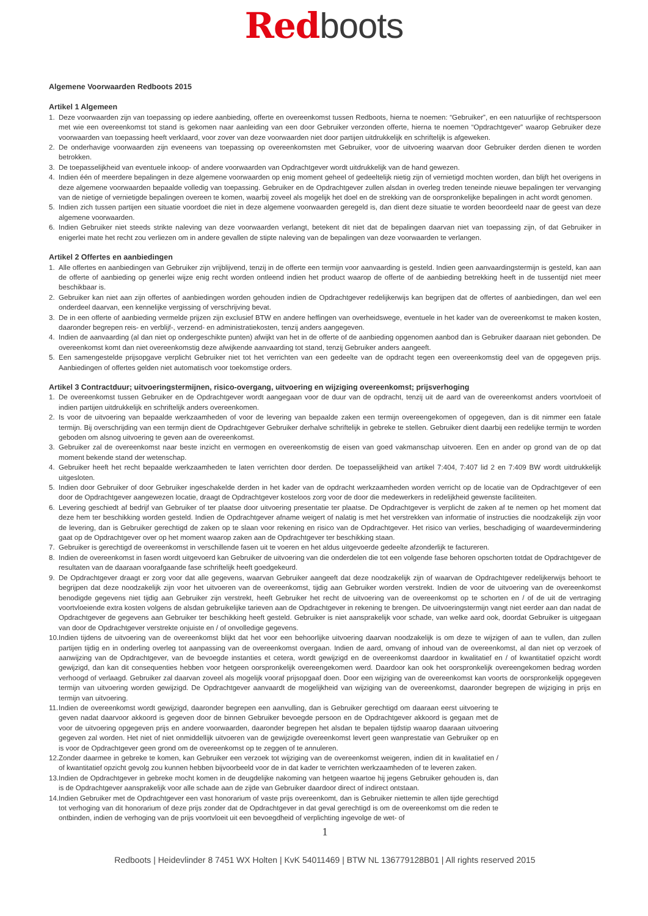Red boots
Algemene Voorwaarden Redboots 2015
Artikel 1 Algemeen
1. Deze voorwaarden zijn van toepassing op iedere aanbieding, offerte en overeenkomst tussen Redboots, hierna te noemen: “Gebruiker”, en een natuurlijke of rechtspersoon met wie een overeenkomst tot stand is gekomen naar aanleiding van een door Gebruiker verzonden offerte, hierna te noemen “Opdrachtgever” waarop Gebruiker deze voorwaarden van toepassing heeft verklaard, voor zover van deze voorwaarden niet door partijen uitdrukkelijk en schriftelijk is afgeweken.
2. De onderhavige voorwaarden zijn eveneens van toepassing op overeenkomsten met Gebruiker, voor de uitvoering waarvan door Gebruiker derden dienen te worden betrokken.
3. De toepasselijkheid van eventuele inkoop- of andere voorwaarden van Opdrachtgever wordt uitdrukkelijk van de hand gewezen.
4. Indien één of meerdere bepalingen in deze algemene voorwaarden op enig moment geheel of gedeeltelijk nietig zijn of vernietigd mochten worden, dan blijft het overigens in deze algemene voorwaarden bepaalde volledig van toepassing. Gebruiker en de Opdrachtgever zullen alsdan in overleg treden teneinde nieuwe bepalingen ter vervanging van de nietige of vernietigde bepalingen overeen te komen, waarbij zoveel als mogelijk het doel en de strekking van de oorspronkelijke bepalingen in acht wordt genomen.
5. Indien zich tussen partijen een situatie voordoet die niet in deze algemene voorwaarden geregeld is, dan dient deze situatie te worden beoordeeld naar de geest van deze algemene voorwaarden.
6. Indien Gebruiker niet steeds strikte naleving van deze voorwaarden verlangt, betekent dit niet dat de bepalingen daarvan niet van toepassing zijn, of dat Gebruiker in enigerlei mate het recht zou verliezen om in andere gevallen de stipte naleving van de bepalingen van deze voorwaarden te verlangen.
Artikel 2 Offertes en aanbiedingen
1. Alle offertes en aanbiedingen van Gebruiker zijn vrijblijvend, tenzij in de offerte een termijn voor aanvaarding is gesteld. Indien geen aanvaardingstermijn is gesteld, kan aan de offerte of aanbieding op generlei wijze enig recht worden ontleend indien het product waarop de offerte of de aanbieding betrekking heeft in de tussentijd niet meer beschikbaar is.
2. Gebruiker kan niet aan zijn offertes of aanbiedingen worden gehouden indien de Opdrachtgever redelijkerwijs kan begrijpen dat de offertes of aanbiedingen, dan wel een onderdeel daarvan, een kennelijke vergissing of verschrijving bevat.
3. De in een offerte of aanbieding vermelde prijzen zijn exclusief BTW en andere heffingen van overheidswege, eventuele in het kader van de overeenkomst te maken kosten, daaronder begrepen reis- en verblijf-, verzend- en administratiekosten, tenzij anders aangegeven.
4. Indien de aanvaarding (al dan niet op ondergeschikte punten) afwijkt van het in de offerte of de aanbieding opgenomen aanbod dan is Gebruiker daaraan niet gebonden. De overeenkomst komt dan niet overeenkomstig deze afwijkende aanvaarding tot stand, tenzij Gebruiker anders aangeeft.
5. Een samengestelde prijsopgave verplicht Gebruiker niet tot het verrichten van een gedeelte van de opdracht tegen een overeenkomstig deel van de opgegeven prijs. Aanbiedingen of offertes gelden niet automatisch voor toekomstige orders.
Artikel 3 Contractduur; uitvoeringstermijnen, risico-overgang, uitvoering en wijziging overeenkomst; prijsverhoging
1. De overeenkomst tussen Gebruiker en de Opdrachtgever wordt aangegaan voor de duur van de opdracht, tenzij uit de aard van de overeenkomst anders voortvloeit of indien partijen uitdrukkelijk en schriftelijk anders overeenkomen.
2. Is voor de uitvoering van bepaalde werkzaamheden of voor de levering van bepaalde zaken een termijn overeengekomen of opgegeven, dan is dit nimmer een fatale termijn. Bij overschrijding van een termijn dient de Opdrachtgever Gebruiker derhalve schriftelijk in gebreke te stellen. Gebruiker dient daarbij een redelijke termijn te worden geboden om alsnog uitvoering te geven aan de overeenkomst.
3. Gebruiker zal de overeenkomst naar beste inzicht en vermogen en overeenkomstig de eisen van goed vakmanschap uitvoeren. Een en ander op grond van de op dat moment bekende stand der wetenschap.
4. Gebruiker heeft het recht bepaalde werkzaamheden te laten verrichten door derden. De toepasselijkheid van artikel 7:404, 7:407 lid 2 en 7:409 BW wordt uitdrukkelijk uitgesloten.
5. Indien door Gebruiker of door Gebruiker ingeschakelde derden in het kader van de opdracht werkzaamheden worden verricht op de locatie van de Opdrachtgever of een door de Opdrachtgever aangewezen locatie, draagt de Opdrachtgever kosteloos zorg voor de door die medewerkers in redelijkheid gewenste faciliteiten.
6. Levering geschiedt af bedrijf van Gebruiker of ter plaatse door uitvoering presentatie ter plaatse. De Opdrachtgever is verplicht de zaken af te nemen op het moment dat deze hem ter beschikking worden gesteld. Indien de Opdrachtgever afname weigert of nalatig is met het verstrekken van informatie of instructies die noodzakelijk zijn voor de levering, dan is Gebruiker gerechtigd de zaken op te slaan voor rekening en risico van de Opdrachtgever. Het risico van verlies, beschadiging of waardevermindering gaat op de Opdrachtgever over op het moment waarop zaken aan de Opdrachtgever ter beschikking staan.
7. Gebruiker is gerechtigd de overeenkomst in verschillende fasen uit te voeren en het aldus uitgevoerde gedeelte afzonderlijk te factureren.
8. Indien de overeenkomst in fasen wordt uitgevoerd kan Gebruiker de uitvoering van die onderdelen die tot een volgende fase behoren opschorten totdat de Opdrachtgever de resultaten van de daaraan voorafgaande fase schriftelijk heeft goedgekeurd.
9. De Opdrachtgever draagt er zorg voor dat alle gegevens, waarvan Gebruiker aangeeft dat deze noodzakelijk zijn of waarvan de Opdrachtgever redelijkerwijs behoort te begrijpen dat deze noodzakelijk zijn voor het uitvoeren van de overeenkomst, tijdig aan Gebruiker worden verstrekt. Indien de voor de uitvoering van de overeenkomst benodigde gegevens niet tijdig aan Gebruiker zijn verstrekt, heeft Gebruiker het recht de uitvoering van de overeenkomst op te schorten en / of de uit de vertraging voortvloeiende extra kosten volgens de alsdan gebruikelijke tarieven aan de Opdrachtgever in rekening te brengen. De uitvoeringstermijn vangt niet eerder aan dan nadat de Opdrachtgever de gegevens aan Gebruiker ter beschikking heeft gesteld. Gebruiker is niet aansprakelijk voor schade, van welke aard ook, doordat Gebruiker is uitgegaan van door de Opdrachtgever verstrekte onjuiste en / of onvolledige gegevens.
10. Indien tijdens de uitvoering van de overeenkomst blijkt dat het voor een behoorlijke uitvoering daarvan noodzakelijk is om deze te wijzigen of aan te vullen, dan zullen partijen tijdig en in onderling overleg tot aanpassing van de overeenkomst overgaan. Indien de aard, omvang of inhoud van de overeenkomst, al dan niet op verzoek of aanwijzing van de Opdrachtgever, van de bevoegde instanties et cetera, wordt gewijzigd en de overeenkomst daardoor in kwalitatief en / of kwantitatief opzicht wordt gewijzigd, dan kan dit consequenties hebben voor hetgeen oorspronkelijk overeengekomen werd. Daardoor kan ook het oorspronkelijk overeengekomen bedrag worden verhoogd of verlaagd. Gebruiker zal daarvan zoveel als mogelijk vooraf prijsopgaaf doen. Door een wijziging van de overeenkomst kan voorts de oorspronkelijk opgegeven termijn van uitvoering worden gewijzigd. De Opdrachtgever aanvaardt de mogelijkheid van wijziging van de overeenkomst, daaronder begrepen de wijziging in prijs en termijn van uitvoering.
11. Indien de overeenkomst wordt gewijzigd, daaronder begrepen een aanvulling, dan is Gebruiker gerechtigd om daaraan eerst uitvoering te geven nadat daarvoor akkoord is gegeven door de binnen Gebruiker bevoegde persoon en de Opdrachtgever akkoord is gegaan met de voor de uitvoering opgegeven prijs en andere voorwaarden, daaronder begrepen het alsdan te bepalen tijdstip waarop daaraan uitvoering gegeven zal worden. Het niet of niet onmiddellijk uitvoeren van de gewijzigde overeenkomst levert geen wanprestatie van Gebruiker op en is voor de Opdrachtgever geen grond om de overeenkomst op te zeggen of te annuleren.
12. Zonder daarmee in gebreke te komen, kan Gebruiker een verzoek tot wijziging van de overeenkomst weigeren, indien dit in kwalitatief en / of kwantitatief opzicht gevolg zou kunnen hebben bijvoorbeeld voor de in dat kader te verrichten werkzaamheden of te leveren zaken.
13. Indien de Opdrachtgever in gebreke mocht komen in de deugdelijke nakoming van hetgeen waartoe hij jegens Gebruiker gehouden is, dan is de Opdrachtgever aansprakelijk voor alle schade aan de zijde van Gebruiker daardoor direct of indirect ontstaan.
14. Indien Gebruiker met de Opdrachtgever een vast honorarium of vaste prijs overeenkomt, dan is Gebruiker niettemin te allen tijde gerechtigd tot verhoging van dit honorarium of deze prijs zonder dat de Opdrachtgever in dat geval gerechtigd is om de overeenkomst om die reden te ontbinden, indien de verhoging van de prijs voortvloeit uit een bevoegdheid of verplichting ingevolge de wet- of
1
Redboots | Heidevlinder 8 7451 WX Holten | KvK 54011469 | BTW NL 136779128B01 | All rights reserved 2015